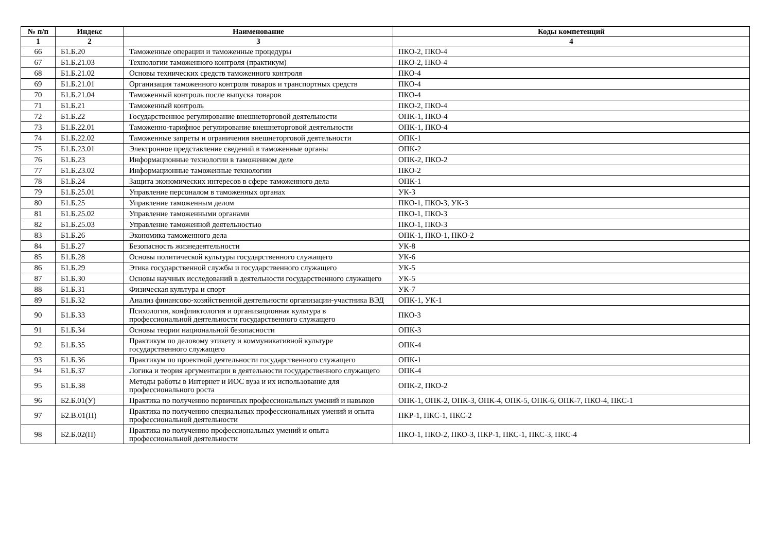| № п/п | Индекс | Наименование | Коды компетенций |
| --- | --- | --- | --- |
| 1 | 2 | 3 | 4 |
| 66 | Б1.Б.20 | Таможенные операции и таможенные процедуры | ПКО-2, ПКО-4 |
| 67 | Б1.Б.21.03 | Технологии таможенного контроля (практикум) | ПКО-2, ПКО-4 |
| 68 | Б1.Б.21.02 | Основы технических средств таможенного контроля | ПКО-4 |
| 69 | Б1.Б.21.01 | Организация таможенного контроля товаров и транспортных средств | ПКО-4 |
| 70 | Б1.Б.21.04 | Таможенный контроль после выпуска товаров | ПКО-4 |
| 71 | Б1.Б.21 | Таможенный контроль | ПКО-2, ПКО-4 |
| 72 | Б1.Б.22 | Государственное регулирование внешнеторговой деятельности | ОПК-1, ПКО-4 |
| 73 | Б1.Б.22.01 | Таможенно-тарифное регулирование внешнеторговой деятельности | ОПК-1, ПКО-4 |
| 74 | Б1.Б.22.02 | Таможенные запреты и ограничения внешнеторговой деятельности | ОПК-1 |
| 75 | Б1.Б.23.01 | Электронное представление сведений в таможенные органы | ОПК-2 |
| 76 | Б1.Б.23 | Информационные технологии в таможенном деле | ОПК-2, ПКО-2 |
| 77 | Б1.Б.23.02 | Информационные таможенные технологии | ПКО-2 |
| 78 | Б1.Б.24 | Защита экономических интересов в сфере таможенного дела | ОПК-1 |
| 79 | Б1.Б.25.01 | Управление персоналом в таможенных органах | УК-3 |
| 80 | Б1.Б.25 | Управление таможенным делом | ПКО-1, ПКО-3, УК-3 |
| 81 | Б1.Б.25.02 | Управление таможенными органами | ПКО-1, ПКО-3 |
| 82 | Б1.Б.25.03 | Управление таможенной деятельностью | ПКО-1, ПКО-3 |
| 83 | Б1.Б.26 | Экономика таможенного дела | ОПК-1, ПКО-1, ПКО-2 |
| 84 | Б1.Б.27 | Безопасность жизнедеятельности | УК-8 |
| 85 | Б1.Б.28 | Основы политической культуры государственного служащего | УК-6 |
| 86 | Б1.Б.29 | Этика государственной службы и государственного служащего | УК-5 |
| 87 | Б1.Б.30 | Основы научных исследований в деятельности государственного служащего | УК-5 |
| 88 | Б1.Б.31 | Физическая культура и спорт | УК-7 |
| 89 | Б1.Б.32 | Анализ финансово-хозяйственной деятельности организации-участника ВЭД | ОПК-1, УК-1 |
| 90 | Б1.Б.33 | Психология, конфликтология и организационная культура в профессиональной деятельности государственного служащего | ПКО-3 |
| 91 | Б1.Б.34 | Основы теории национальной безопасности | ОПК-3 |
| 92 | Б1.Б.35 | Практикум по деловому этикету и коммуникативной культуре государственного служащего | ОПК-4 |
| 93 | Б1.Б.36 | Практикум по проектной деятельности государственного служащего | ОПК-1 |
| 94 | Б1.Б.37 | Логика и теория аргументации в деятельности государственного служащего | ОПК-4 |
| 95 | Б1.Б.38 | Методы работы в Интернет и ИОС вуза и их использование для профессионального роста | ОПК-2, ПКО-2 |
| 96 | Б2.Б.01(У) | Практика по получению первичных профессиональных умений и навыков | ОПК-1, ОПК-2, ОПК-3, ОПК-4, ОПК-5, ОПК-6, ОПК-7, ПКО-4, ПКС-1 |
| 97 | Б2.В.01(П) | Практика по получению специальных профессиональных умений и опыта профессиональной деятельности | ПКР-1, ПКС-1, ПКС-2 |
| 98 | Б2.Б.02(П) | Практика по получению профессиональных умений и опыта профессиональной деятельности | ПКО-1, ПКО-2, ПКО-3, ПКР-1, ПКС-1, ПКС-3, ПКС-4 |